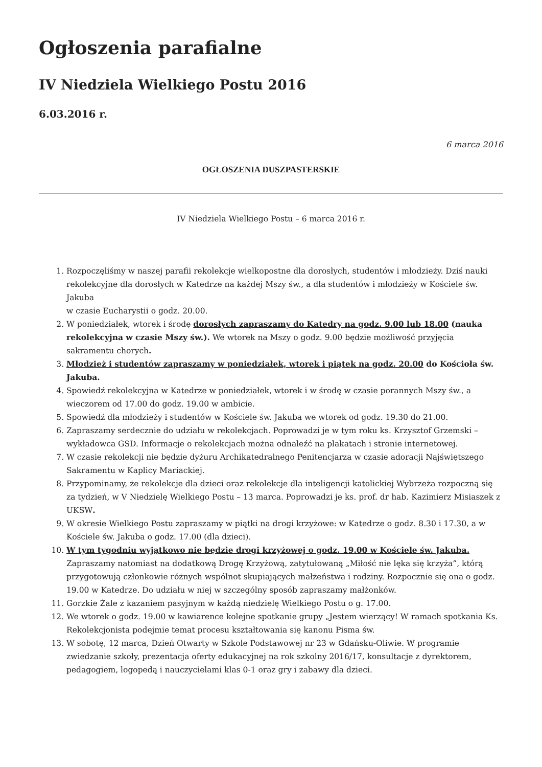Ogłoszenia parafialne
IV Niedziela Wielkiego Postu 2016
6.03.2016 r.
6 marca 2016
OGŁOSZENIA DUSZPASTERSKIE
IV Niedziela Wielkiego Postu – 6 marca 2016 r.
1. Rozpoczęliśmy w naszej parafii rekolekcje wielkopostne dla dorosłych, studentów i młodzieży. Dziś nauki rekolekcyjne dla dorosłych w Katedrze na każdej Mszy św., a dla studentów i młodzieży w Kościele św. Jakuba
w czasie Eucharystii o godz. 20.00.
2. W poniedziałek, wtorek i środę dorosłych zapraszamy do Katedry na godz. 9.00 lub 18.00 (nauka rekolekcyjna w czasie Mszy św.). We wtorek na Mszy o godz. 9.00 będzie możliwość przyjęcia sakramentu chorych.
3. Młodzież i studentów zapraszamy w poniedziałek, wtorek i piątek na godz. 20.00 do Kościoła św. Jakuba.
4. Spowiedź rekolekcyjna w Katedrze w poniedziałek, wtorek i w środę w czasie porannych Mszy św., a wieczorem od 17.00 do godz. 19.00 w ambicie.
5. Spowiedź dla młodzieży i studentów w Kościele św. Jakuba we wtorek od godz. 19.30 do 21.00.
6. Zapraszamy serdecznie do udziału w rekolekcjach. Poprowadzi je w tym roku ks. Krzysztof Grzemski – wykładowca GSD. Informacje o rekolekcjach można odnaleźć na plakatach i stronie internetowej.
7. W czasie rekolekcji nie będzie dyżuru Archikatedralnego Penitencjarza w czasie adoracji Najświętszego Sakramentu w Kaplicy Mariackiej.
8. Przypominamy, że rekolekcje dla dzieci oraz rekolekcje dla inteligencji katolickiej Wybrzeża rozpoczną się za tydzień, w V Niedzielę Wielkiego Postu – 13 marca. Poprowadzi je ks. prof. dr hab. Kazimierz Misiaszek z UKSW.
9. W okresie Wielkiego Postu zapraszamy w piątki na drogi krzyżowe: w Katedrze o godz. 8.30 i 17.30, a w Kościele św. Jakuba o godz. 17.00 (dla dzieci).
10. W tym tygodniu wyjątkowo nie będzie drogi krzyżowej o godz. 19.00 w Kościele św. Jakuba. Zapraszamy natomiast na dodatkową Drogę Krzyżową, zatytułowaną „Miłość nie lęka się krzyża”, którą przygotowują członkowie różnych wspólnot skupiających małżeństwa i rodziny. Rozpocznie się ona o godz. 19.00 w Katedrze. Do udziału w niej w szczególny sposób zapraszamy małżonków.
11. Gorzkie Żale z kazaniem pasyjnym w każdą niedzielę Wielkiego Postu o g. 17.00.
12. We wtorek o godz. 19.00 w kawiarence kolejne spotkanie grupy „Jestem wierzący! W ramach spotkania Ks. Rekolekcjonista podejmie temat procesu kształtowania się kanonu Pisma św.
13. W sobotę, 12 marca, Dzień Otwarty w Szkole Podstawowej nr 23 w Gdańsku-Oliwie. W programie zwiedzanie szkoły, prezentacja oferty edukacyjnej na rok szkolny 2016/17, konsultacje z dyrektorem, pedagogiem, logopedą i nauczycielami klas 0-1 oraz gry i zabawy dla dzieci.